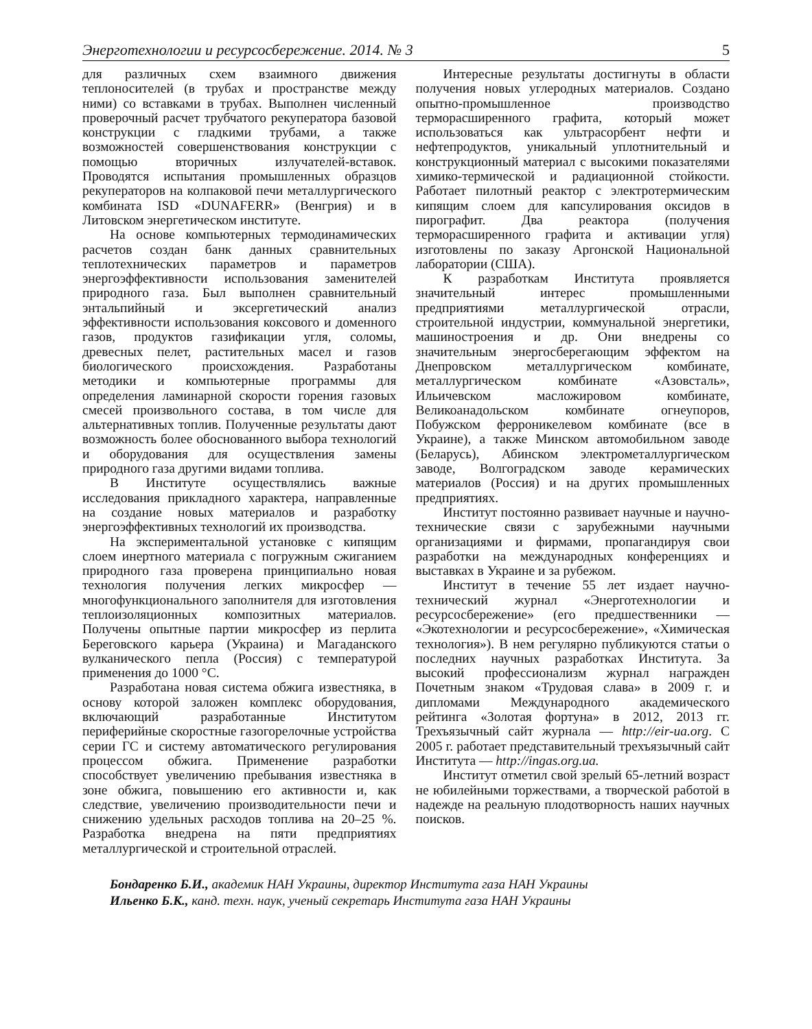Энерготехнологии и ресурсосбережение. 2014. № 3 5
для различных схем взаимного движения теплоносителей (в трубах и пространстве между ними) со вставками в трубах. Выполнен численный проверочный расчет трубчатого рекуператора базовой конструкции с гладкими трубами, а также возможностей совершенствования конструкции с помощью вторичных излучателей-вставок. Проводятся испытания промышленных образцов рекуператоров на колпаковой печи металлургического комбината ISD «DUNAFERR» (Венгрия) и в Литовском энергетическом институте.
На основе компьютерных термодинамических расчетов создан банк данных сравнительных теплотехнических параметров и параметров энергоэффективности использования заменителей природного газа. Был выполнен сравнительный энтальпийный и эксергетический анализ эффективности использования коксового и доменного газов, продуктов газификации угля, соломы, древесных пелет, растительных масел и газов биологического происхождения. Разработаны методики и компьютерные программы для определения ламинарной скорости горения газовых смесей произвольного состава, в том числе для альтернативных топлив. Полученные результаты дают возможность более обоснованного выбора технологий и оборудования для осуществления замены природного газа другими видами топлива.
В Институте осуществлялись важные исследования прикладного характера, направленные на создание новых материалов и разработку энергоэффективных технологий их производства.
На экспериментальной установке с кипящим слоем инертного материала с погружным сжиганием природного газа проверена принципиально новая технология получения легких микросфер — многофункционального заполнителя для изготовления теплоизоляционных композитных материалов. Получены опытные партии микросфер из перлита Береговского карьера (Украина) и Магаданского вулканического пепла (Россия) с температурой применения до 1000 °С.
Разработана новая система обжига известняка, в основу которой заложен комплекс оборудования, включающий разработанные Институтом периферийные скоростные газогорелочные устройства серии ГС и систему автоматического регулирования процессом обжига. Применение разработки способствует увеличению пребывания известняка в зоне обжига, повышению его активности и, как следствие, увеличению производительности печи и снижению удельных расходов топлива на 20–25 %. Разработка внедрена на пяти предприятиях металлургической и строительной отраслей.
Интересные результаты достигнуты в области получения новых углеродных материалов. Создано опытно-промышленное производство терморасширенного графита, который может использоваться как ультрасорбент нефти и нефтепродуктов, уникальный уплотнительный и конструкционный материал с высокими показателями химико-термической и радиационной стойкости. Работает пилотный реактор с электротермическим кипящим слоем для капсулирования оксидов в пирографит. Два реактора (получения терморасширенного графита и активации угля) изготовлены по заказу Аргонской Национальной лаборатории (США).
К разработкам Института проявляется значительный интерес промышленными предприятиями металлургической отрасли, строительной индустрии, коммунальной энергетики, машиностроения и др. Они внедрены со значительным энергосберегающим эффектом на Днепровском металлургическом комбинате, металлургическом комбинате «Азовсталь», Ильичевском масложировом комбинате, Великоанадольском комбинате огнеупоров, Побужском ферроникелевом комбинате (все в Украине), а также Минском автомобильном заводе (Беларусь), Абинском электрометаллургическом заводе, Волгоградском заводе керамических материалов (Россия) и на других промышленных предприятиях.
Институт постоянно развивает научные и научно-технические связи с зарубежными научными организациями и фирмами, пропагандируя свои разработки на международных конференциях и выставках в Украине и за рубежом.
Институт в течение 55 лет издает научно-технический журнал «Энерготехнологии и ресурсосбережение» (его предшественники — «Экотехнологии и ресурсосбережение», «Химическая технология»). В нем регулярно публикуются статьи о последних научных разработках Института. За высокий профессионализм журнал награжден Почетным знаком «Трудовая слава» в 2009 г. и дипломами Международного академического рейтинга «Золотая фортуна» в 2012, 2013 гг. Трехъязычный сайт журнала — http://eir-ua.org. С 2005 г. работает представительный трехъязычный сайт Института — http://ingas.org.ua.
Институт отметил свой зрелый 65-летний возраст не юбилейными торжествами, а творческой работой в надежде на реальную плодотворность наших научных поисков.
Бондаренко Б.И., академик НАН Украины, директор Института газа НАН Украины
Ильенко Б.К., канд. техн. наук, ученый секретарь Института газа НАН Украины